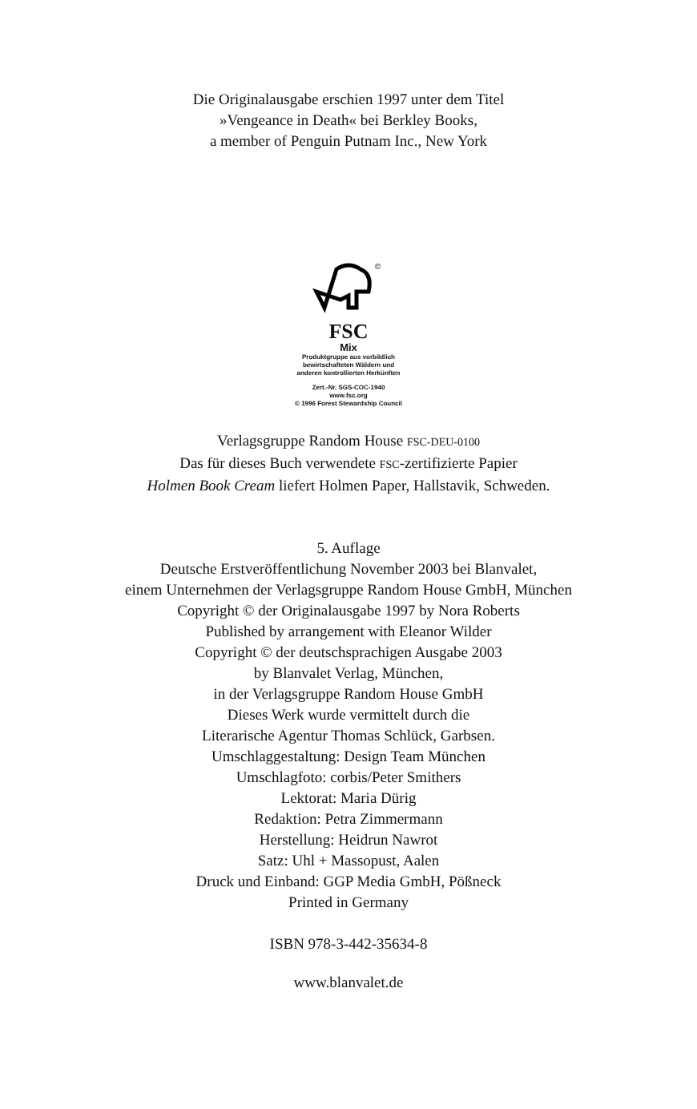Die Originalausgabe erschien 1997 unter dem Titel
»Vengeance in Death« bei Berkley Books,
a member of Penguin Putnam Inc., New York
©
FSC
Mix
Produktgruppe aus vorbildlich
bewirtschafteten Wäldern und
anderen kontrollierten Herkünften
Zert.-Nr. SGS-COC-1940
www.fsc.org
© 1996 Forest Stewardship Council
Verlagsgruppe Random House FSC-DEU-0100
Das für dieses Buch verwendete FSC-zertifizierte Papier
Holmen Book Cream liefert Holmen Paper, Hallstavik, Schweden.
5. Auflage
Deutsche Erstveröffentlichung November 2003 bei Blanvalet,
einem Unternehmen der Verlagsgruppe Random House GmbH, München
Copyright © der Originalausgabe 1997 by Nora Roberts
Published by arrangement with Eleanor Wilder
Copyright © der deutschsprachigen Ausgabe 2003
by Blanvalet Verlag, München,
in der Verlagsgruppe Random House GmbH
Dieses Werk wurde vermittelt durch die
Literarische Agentur Thomas Schlück, Garbsen.
Umschlaggestaltung: Design Team München
Umschlagfoto: corbis/Peter Smithers
Lektorat: Maria Dürig
Redaktion: Petra Zimmermann
Herstellung: Heidrun Nawrot
Satz: Uhl + Massopust, Aalen
Druck und Einband: GGP Media GmbH, Pößneck
Printed in Germany
ISBN 978-3-442-35634-8
www.blanvalet.de